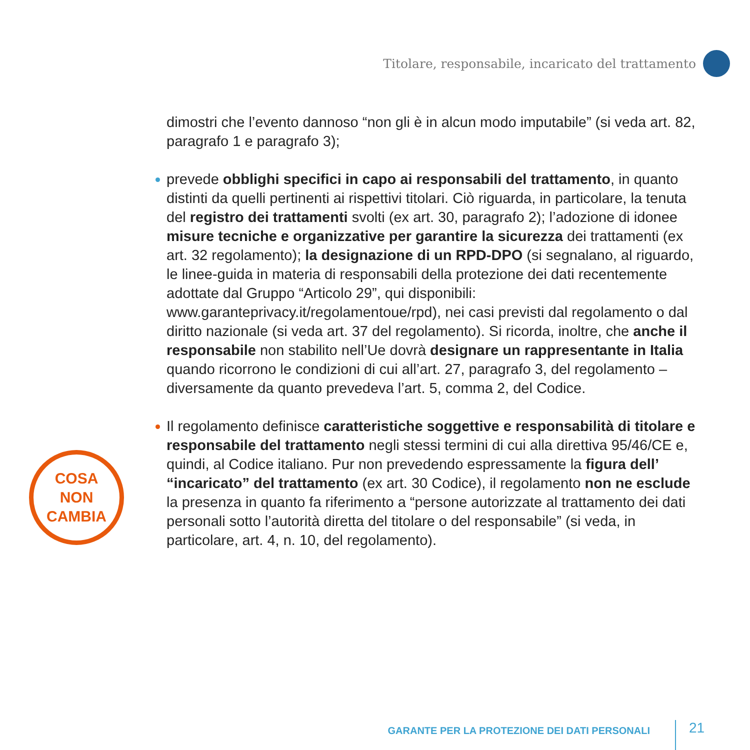Titolare, responsabile, incaricato del trattamento
COSA
NON
CAMBIA
dimostri che l’evento dannoso “non gli è in alcun modo imputabile” (si veda art. 82, paragrafo 1 e paragrafo 3);
prevede obblighi specifici in capo ai responsabili del trattamento, in quanto distinti da quelli pertinenti ai rispettivi titolari. Ciò riguarda, in particolare, la tenuta del registro dei trattamenti svolti (ex art. 30, paragrafo 2); l’adozione di idonee misure tecniche e organizzative per garantire la sicurezza dei trattamenti (ex art. 32 regolamento); la designazione di un RPD-DPO (si segnalano, al riguardo, le linee-guida in materia di responsabili della protezione dei dati recentemente adottate dal Gruppo “Articolo 29”, qui disponibili: www.garanteprivacy.it/regolamentoue/rpd), nei casi previsti dal regolamento o dal diritto nazionale (si veda art. 37 del regolamento). Si ricorda, inoltre, che anche il responsabile non stabilito nell’Ue dovrà designare un rappresentante in Italia quando ricorrono le condizioni di cui all’art. 27, paragrafo 3, del regolamento – diversamente da quanto prevedeva l’art. 5, comma 2, del Codice.
Il regolamento definisce caratteristiche soggettive e responsabilità di titolare e responsabile del trattamento negli stessi termini di cui alla direttiva 95/46/CE e, quindi, al Codice italiano. Pur non prevedendo espressamente la figura dell’ “incaricato” del trattamento (ex art. 30 Codice), il regolamento non ne esclude la presenza in quanto fa riferimento a “persone autorizzate al trattamento dei dati personali sotto l’autorità diretta del titolare o del responsabile” (si veda, in particolare, art. 4, n. 10, del regolamento).
GARANTE PER LA PROTEZIONE DEI DATI PERSONALI
21